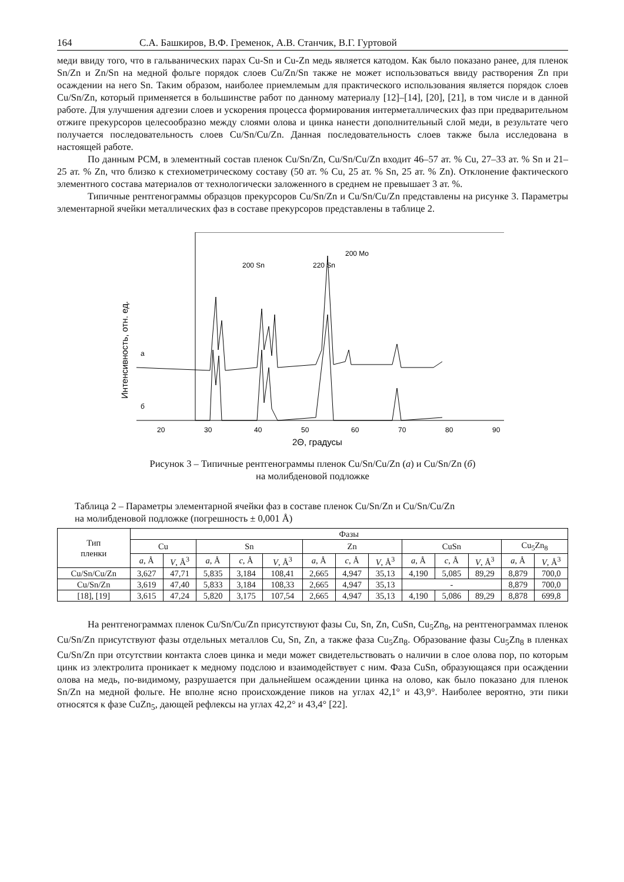164 С.А. Башкиров, В.Ф. Гременок, А.В. Станчик, В.Г. Гуртовой
меди ввиду того, что в гальванических парах Cu-Sn и Cu-Zn медь является катодом. Как было показано ранее, для пленок Sn/Zn и Zn/Sn на медной фольге порядок слоев Cu/Zn/Sn также не может использоваться ввиду растворения Zn при осаждении на него Sn. Таким образом, наиболее приемлемым для практического использования является порядок слоев Cu/Sn/Zn, который применяется в большинстве работ по данному материалу [12]–[14], [20], [21], в том числе и в данной работе. Для улучшения адгезии слоев и ускорения процесса формирования интерметаллических фаз при предварительном отжиге прекурсоров целесообразно между слоями олова и цинка нанести дополнительный слой меди, в результате чего получается последовательность слоев Cu/Sn/Cu/Zn. Данная последовательность слоев также была исследована в настоящей работе.
По данным РСМ, в элементный состав пленок Cu/Sn/Zn, Cu/Sn/Cu/Zn входит 46–57 ат. % Cu, 27–33 ат. % Sn и 21–25 ат. % Zn, что близко к стехиометрическому составу (50 ат. % Cu, 25 ат. % Sn, 25 ат. % Zn). Отклонение фактического элементного состава материалов от технологически заложенного в среднем не превышает 3 ат. %.
Типичные рентгенограммы образцов прекурсоров Cu/Sn/Zn и Cu/Sn/Cu/Zn представлены на рисунке 3. Параметры элементарной ячейки металлических фаз в составе прекурсоров представлены в таблице 2.
Интенсивность, отн. ед.
20
30
40
50
60
70
80
90
2Θ, градусы
а
б
200 Sn
220 Sn
200 Mo
Рисунок 3 – Типичные рентгенограммы пленок Cu/Sn/Cu/Zn (а) и Cu/Sn/Zn (б)
на молибденовой подложке
Таблица 2 – Параметры элементарной ячейки фаз в составе пленок Cu/Sn/Zn и Cu/Sn/Cu/Zn
на молибденовой подложке (погрешность ± 0,001 Å)
| Тип пленки | Фазы | | | | | | | | | | | | |
| --- | --- | --- | --- | --- | --- | --- | --- | --- | --- | --- | --- | --- | --- |
| | Cu | | Sn | | | Zn | | | CuSn | | | Cu<sub>5</sub>Zn<sub>8</sub> | |
| | a , Å | V , Å<sup>3</sup> | a , Å | c , Å | V , Å<sup>3</sup> | a , Å | c , Å | V , Å<sup>3</sup> | a , Å | c , Å | V , Å<sup>3</sup> | a , Å | V , Å<sup>3</sup> |
| Cu/Sn/Cu/Zn | 3,627 | 47,71 | 5,835 | 3,184 | 108,41 | 2,665 | 4,947 | 35,13 | 4,190 | 5,085 | 89,29 | 8,879 | 700,0 |
| Cu/Sn/Zn | 3,619 | 47,40 | 5,833 | 3,184 | 108,33 | 2,665 | 4,947 | 35,13 | - | | | 8,879 | 700,0 |
| [18], [19] | 3,615 | 47,24 | 5,820 | 3,175 | 107,54 | 2,665 | 4,947 | 35,13 | 4,190 | 5,086 | 89,29 | 8,878 | 699,8 |
На рентгенограммах пленок Cu/Sn/Cu/Zn присутствуют фазы Cu, Sn, Zn, CuSn, Cu<sub>5</sub>Zn<sub>8</sub>, на рентгенограммах пленок Cu/Sn/Zn присутствуют фазы отдельных металлов Cu, Sn, Zn, а также фаза Cu<sub>5</sub>Zn<sub>8</sub>. Образование фазы Cu<sub>5</sub>Zn<sub>8</sub> в пленках Cu/Sn/Zn при отсутствии контакта слоев цинка и меди может свидетельствовать о наличии в слое олова пор, по которым цинк из электролита проникает к медному подслою и взаимодействует с ним. Фаза CuSn, образующаяся при осаждении олова на медь, по-видимому, разрушается при дальнейшем осаждении цинка на олово, как было показано для пленок Sn/Zn на медной фольге. Не вполне ясно происхождение пиков на углах 42,1° и 43,9°. Наиболее вероятно, эти пики относятся к фазе CuZn<sub>5</sub>, дающей рефлексы на углах 42,2° и 43,4° [22].